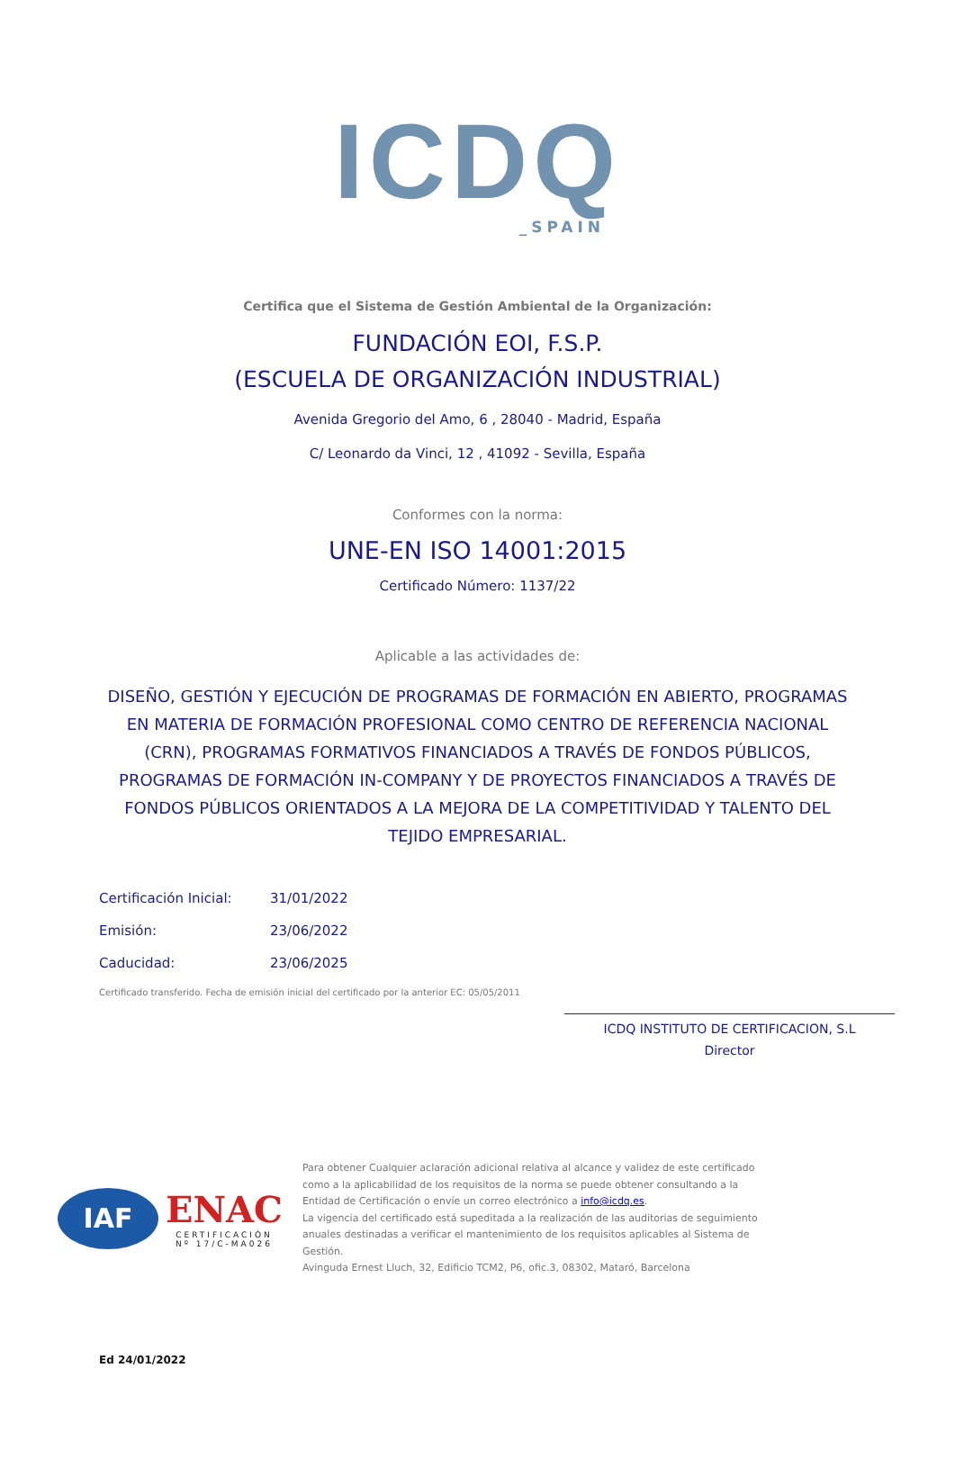ICDQ
_SPAIN
Certifica que el Sistema de Gestión Ambiental de la Organización:
FUNDACIÓN EOI, F.S.P.
(ESCUELA DE ORGANIZACIÓN INDUSTRIAL)
Avenida Gregorio del Amo, 6 , 28040 - Madrid, España
C/ Leonardo da Vinci, 12 , 41092 - Sevilla, España
Conformes con la norma:
UNE-EN ISO 14001:2015
Certificado Número: 1137/22
Aplicable a las actividades de:
DISEÑO, GESTIÓN Y EJECUCIÓN DE PROGRAMAS DE FORMACIÓN EN ABIERTO, PROGRAMAS EN MATERIA DE FORMACIÓN PROFESIONAL COMO CENTRO DE REFERENCIA NACIONAL (CRN), PROGRAMAS FORMATIVOS FINANCIADOS A TRAVÉS DE FONDOS PÚBLICOS, PROGRAMAS DE FORMACIÓN IN-COMPANY Y DE PROYECTOS FINANCIADOS A TRAVÉS DE FONDOS PÚBLICOS ORIENTADOS A LA MEJORA DE LA COMPETITIVIDAD Y TALENTO DEL TEJIDO EMPRESARIAL.
Certificación Inicial: 31/01/2022
Emisión: 23/06/2022
Caducidad: 23/06/2025
Certificado transferido. Fecha de emisión inicial del certificado por la anterior EC: 05/05/2011
ICDQ INSTITUTO DE CERTIFICACION, S.L
Director
IAF
ENAC
CERTIFICACIÓN
Nº 17/C-MA026
Para obtener Cualquier aclaración adicional relativa al alcance y validez de este certificado como a la aplicabilidad de los requisitos de la norma se puede obtener consultando a la Entidad de Certificación o envíe un correo electrónico a info@icdq.es.
La vigencia del certificado está supeditada a la realización de las auditorias de seguimiento anuales destinadas a verificar el mantenimiento de los requisitos aplicables al Sistema de Gestión.
Avinguda Ernest Lluch, 32, Edificio TCM2, P6, ofic.3, 08302, Mataró, Barcelona
Ed 24/01/2022